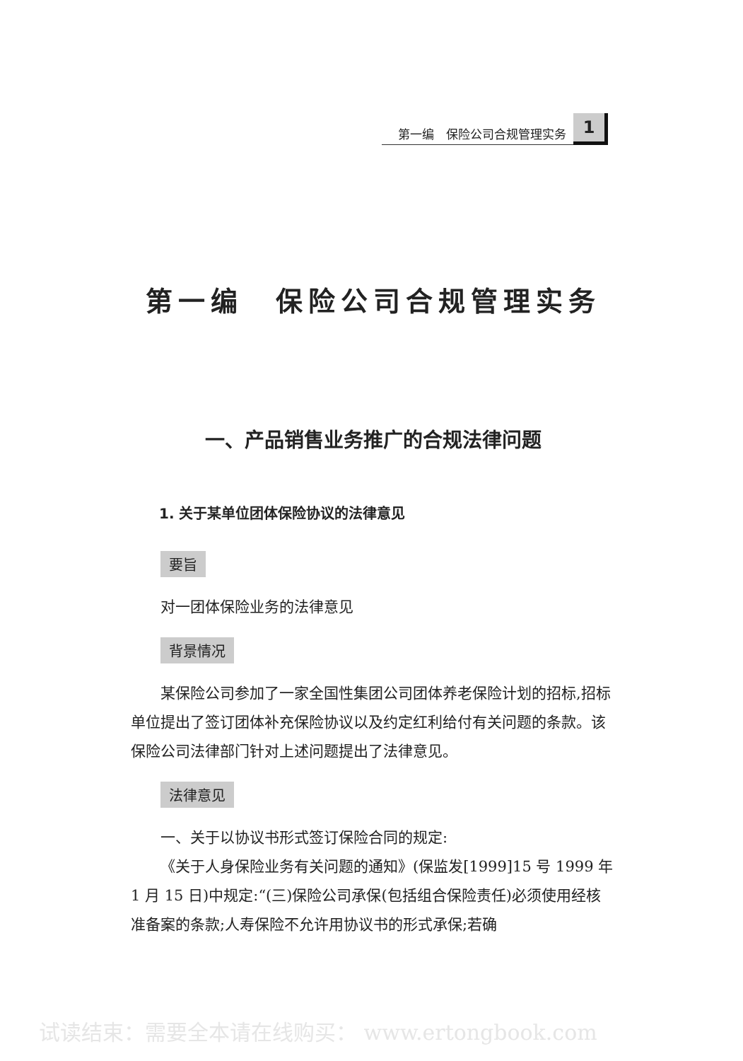第一编　保险公司合规管理实务
1
第一编　保险公司合规管理实务
一、产品销售业务推广的合规法律问题
1. 关于某单位团体保险协议的法律意见
要旨
对一团体保险业务的法律意见
背景情况
某保险公司参加了一家全国性集团公司团体养老保险计划的招标,招标单位提出了签订团体补充保险协议以及约定红利给付有关问题的条款。该保险公司法律部门针对上述问题提出了法律意见。
法律意见
一、关于以协议书形式签订保险合同的规定:
《关于人身保险业务有关问题的通知》(保监发[1999]15 号 1999 年 1 月 15 日)中规定:“(三)保险公司承保(包括组合保险责任)必须使用经核准备案的条款;人寿保险不允许用协议书的形式承保;若确
试读结束：需要全本请在线购买： www.ertongbook.com